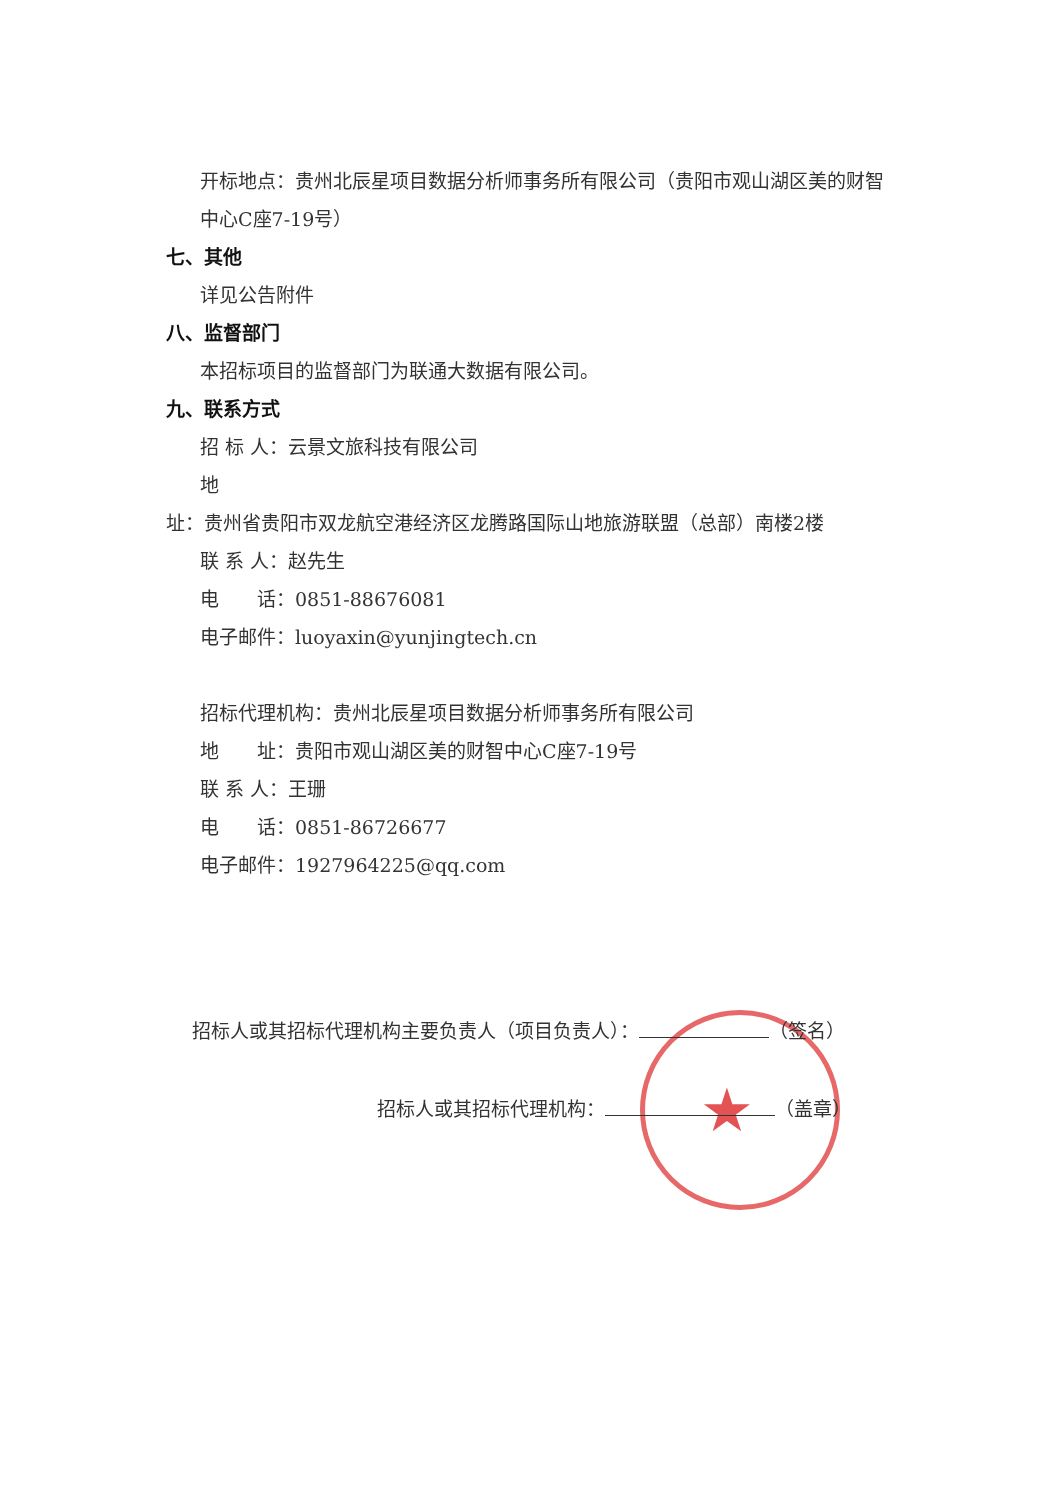★
开标地点：贵州北辰星项目数据分析师事务所有限公司（贵阳市观山湖区美的财智中心C座7-19号）
七、其他
详见公告附件
八、监督部门
本招标项目的监督部门为联通大数据有限公司。
九、联系方式
招 标 人：云景文旅科技有限公司
地
址：贵州省贵阳市双龙航空港经济区龙腾路国际山地旅游联盟（总部）南楼2楼
联 系 人：赵先生
电　　话：0851-88676081
电子邮件：luoyaxin@yunjingtech.cn
招标代理机构：贵州北辰星项目数据分析师事务所有限公司
地　　址：贵阳市观山湖区美的财智中心C座7-19号
联 系 人：王珊
电　　话：0851-86726677
电子邮件：1927964225@qq.com
招标人或其招标代理机构主要负责人（项目负责人）： （签名）
招标人或其招标代理机构： （盖章）